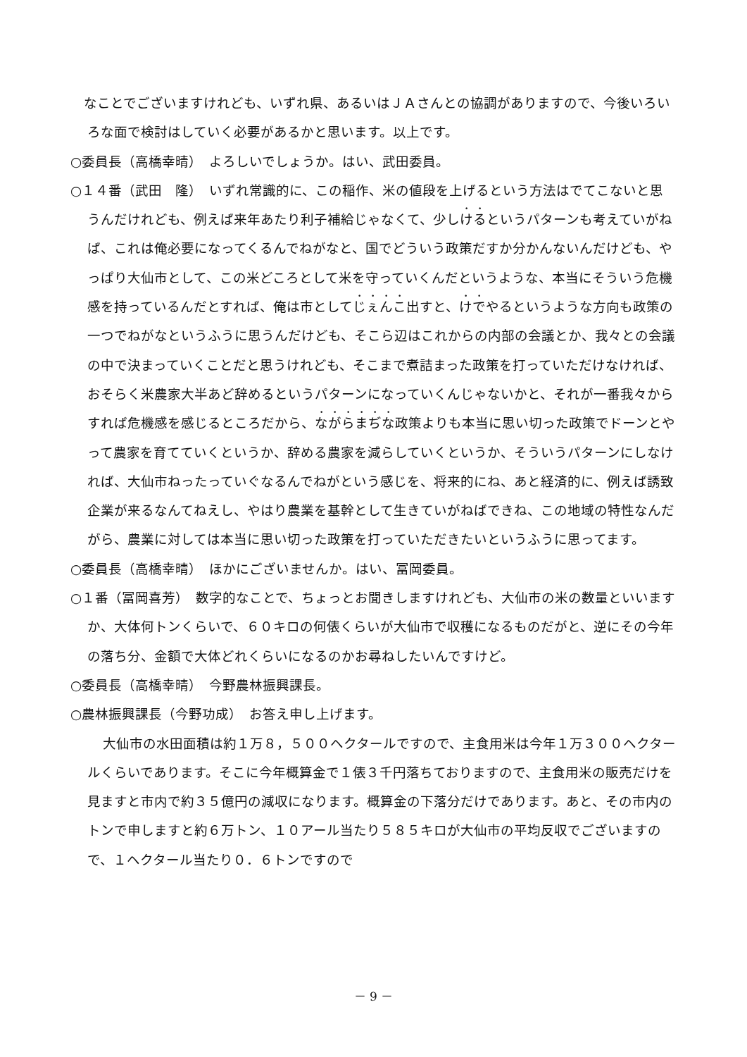なことでございますけれども、いずれ県、あるいはＪＡさんとの協調がありますので、今後いろいろな面で検討はしていく必要があるかと思います。以上です。
○委員長（高橋幸晴）　よろしいでしょうか。はい、武田委員。
○１４番（武田　隆）　いずれ常識的に、この稲作、米の値段を上げるという方法はでてこないと思うんだけれども、例えば来年あたり利子補給じゃなくて、少しけるというパターンも考えていがねば、これは俺必要になってくるんでねがなと、国でどういう政策だすか分かんないんだけども、やっぱり大仙市として、この米どころとして米を守っていくんだというような、本当にそういう危機感を持っているんだとすれば、俺は市としてじぇんこ出すと、けでやるというような方向も政策の一つでねがなというふうに思うんだけども、そこら辺はこれからの内部の会議とか、我々との会議の中で決まっていくことだと思うけれども、そこまで煮詰まった政策を打っていただけなければ、おそらく米農家大半あど辞めるというパターンになっていくんじゃないかと、それが一番我々からすれば危機感を感じるところだから、ながらまぢな政策よりも本当に思い切った政策でドーンとやって農家を育てていくというか、辞める農家を減らしていくというか、そういうパターンにしなければ、大仙市ねったっていぐなるんでねがという感じを、将来的にね、あと経済的に、例えば誘致企業が来るなんてねえし、やはり農業を基幹として生きていがねばできね、この地域の特性なんだがら、農業に対しては本当に思い切った政策を打っていただきたいというふうに思ってます。
○委員長（高橋幸晴）　ほかにございませんか。はい、冨岡委員。
○１番（冨岡喜芳）　数字的なことで、ちょっとお聞きしますけれども、大仙市の米の数量といいますか、大体何トンくらいで、６０キロの何俵くらいが大仙市で収穫になるものだがと、逆にその今年の落ち分、金額で大体どれくらいになるのかお尋ねしたいんですけど。
○委員長（高橋幸晴）　今野農林振興課長。
○農林振興課長（今野功成）　お答え申し上げます。
大仙市の水田面積は約１万８，５００ヘクタールですので、主食用米は今年１万３００ヘクタールくらいであります。そこに今年概算金で１俵３千円落ちておりますので、主食用米の販売だけを見ますと市内で約３５億円の減収になります。概算金の下落分だけであります。あと、その市内のトンで申しますと約６万トン、１０アール当たり５８５キロが大仙市の平均反収でございますので、１ヘクタール当たり０．６トンですので
－ 9 －